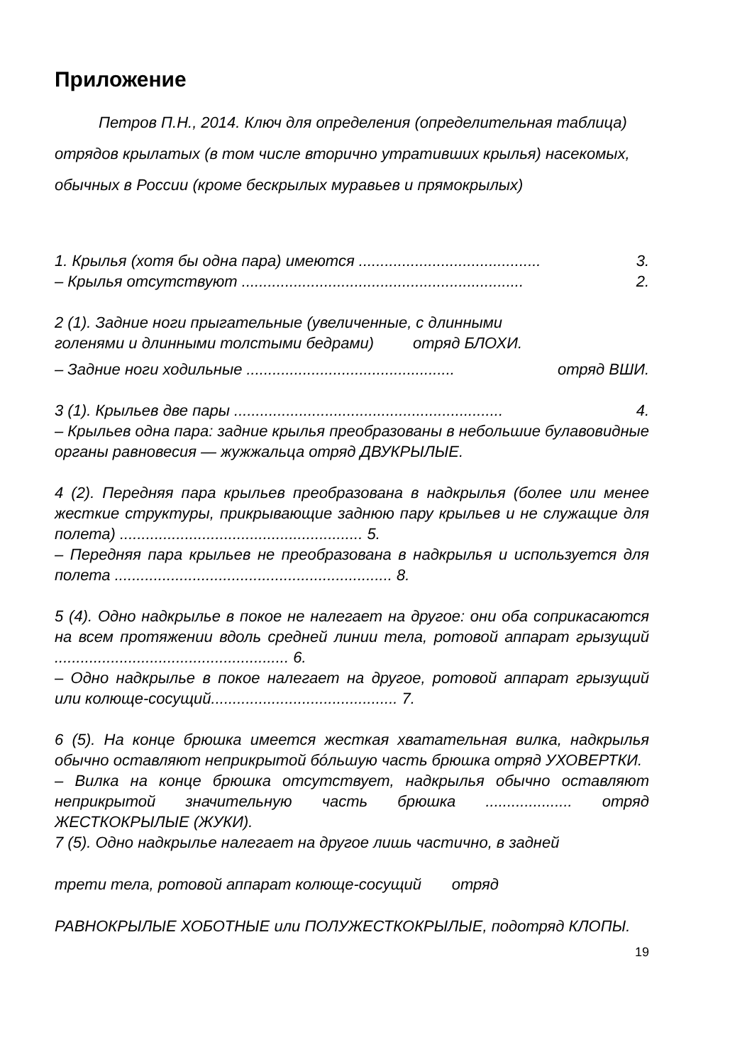Приложение
Петров П.Н., 2014. Ключ для определения (определительная таблица) отрядов крылатых (в том числе вторично утративших крылья) насекомых, обычных в России (кроме бескрылых муравьев и прямокрылых)
1. Крылья (хотя бы одна пара) имеются .......................................... 3.
– Крылья отсутствуют ................................................................. 2.
2 (1). Задние ноги прыгательные (увеличенные, с длинными
голенями и длинными толстыми бедрами) отряд БЛОХИ.
– Задние ноги ходильные ................................................ отряд ВШИ.
3 (1). Крыльев две пары .............................................................. 4.
– Крыльев одна пара: задние крылья преобразованы в небольшие булавовидные органы равновесия — жужжальца отряд ДВУКРЫЛЫЕ.
4 (2). Передняя пара крыльев преобразована в надкрылья (более или менее жесткие структуры, прикрывающие заднюю пару крыльев и не служащие для полета) ........................................................ 5.
– Передняя пара крыльев не преобразована в надкрылья и используется для полета ................................................................ 8.
5 (4). Одно надкрылье в покое не налегает на другое: они оба соприкасаются на всем протяжении вдоль средней линии тела, ротовой аппарат грызущий ...................................................... 6.
– Одно надкрылье в покое налегает на другое, ротовой аппарат грызущий или колюще-сосущий........................................... 7.
6 (5). На конце брюшка имеется жесткая хватательная вилка, надкрылья обычно оставляют неприкрытой бóльшую часть брюшка отряд УХОВЕРТКИ.
– Вилка на конце брюшка отсутствует, надкрылья обычно оставляют неприкрытой значительную часть брюшка .................... отряд ЖЕСТКОКРЫЛЫЕ (ЖУКИ).
7 (5). Одно надкрылье налегает на другое лишь частично, в задней
трети тела, ротовой аппарат колюще-сосущий отряд
РАВНОКРЫЛЫЕ ХОБОТНЫЕ или ПОЛУЖЕСТКОКРЫЛЫЕ, подотряд КЛОПЫ.
19